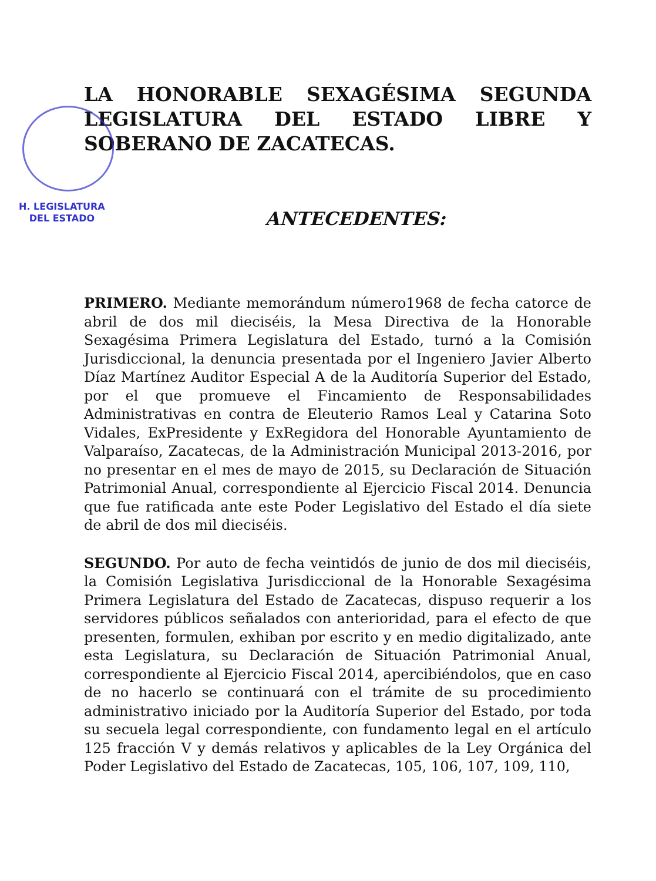LA HONORABLE SEXAGÉSIMA SEGUNDA LEGISLATURA DEL ESTADO LIBRE Y SOBERANO DE ZACATECAS.
ANTECEDENTES:
PRIMERO. Mediante memorándum número1968 de fecha catorce de abril de dos mil dieciséis, la Mesa Directiva de la Honorable Sexagésima Primera Legislatura del Estado, turnó a la Comisión Jurisdiccional, la denuncia presentada por el Ingeniero Javier Alberto Díaz Martínez Auditor Especial A de la Auditoría Superior del Estado, por el que promueve el Fincamiento de Responsabilidades Administrativas en contra de Eleuterio Ramos Leal y Catarina Soto Vidales, ExPresidente y ExRegidora del Honorable Ayuntamiento de Valparaíso, Zacatecas, de la Administración Municipal 2013-2016, por no presentar en el mes de mayo de 2015, su Declaración de Situación Patrimonial Anual, correspondiente al Ejercicio Fiscal 2014. Denuncia que fue ratificada ante este Poder Legislativo del Estado el día siete de abril de dos mil dieciséis.
SEGUNDO. Por auto de fecha veintidós de junio de dos mil dieciséis, la Comisión Legislativa Jurisdiccional de la Honorable Sexagésima Primera Legislatura del Estado de Zacatecas, dispuso requerir a los servidores públicos señalados con anterioridad, para el efecto de que presenten, formulen, exhiban por escrito y en medio digitalizado, ante esta Legislatura, su Declaración de Situación Patrimonial Anual, correspondiente al Ejercicio Fiscal 2014, apercibiéndolos, que en caso de no hacerlo se continuará con el trámite de su procedimiento administrativo iniciado por la Auditoría Superior del Estado, por toda su secuela legal correspondiente, con fundamento legal en el artículo 125 fracción V y demás relativos y aplicables de la Ley Orgánica del Poder Legislativo del Estado de Zacatecas, 105, 106, 107, 109, 110,
H. LEGISLATURA
DEL ESTADO